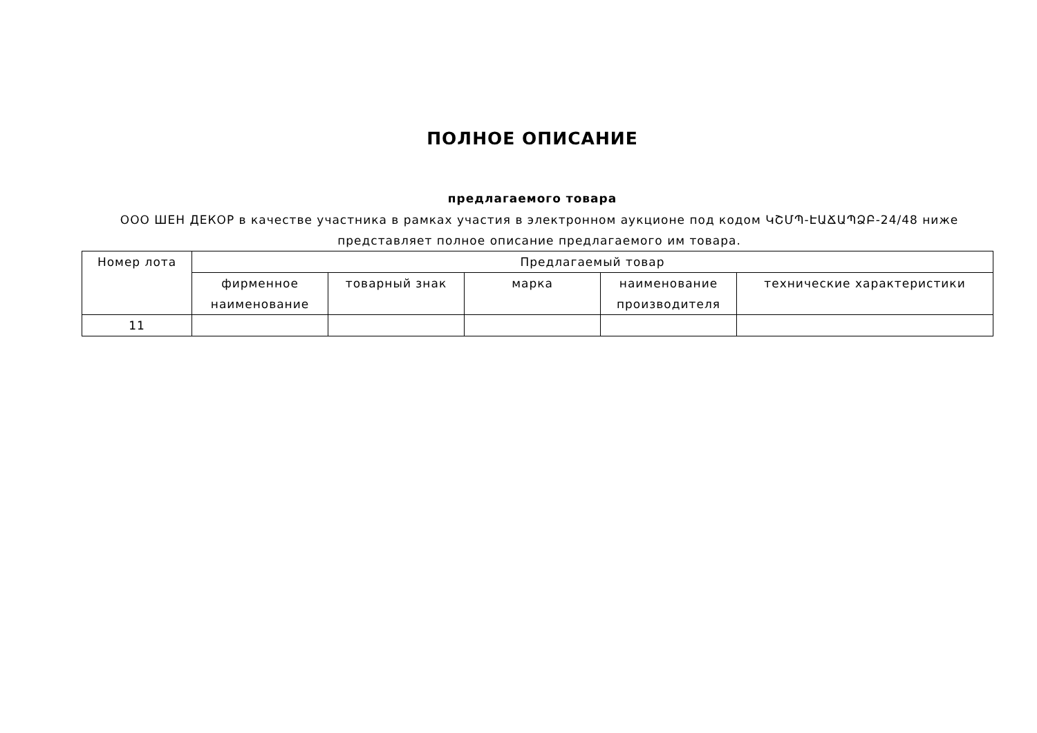ПОЛНОЕ ОПИСАНИЕ
предлагаемого товара
ООО ШЕН ДЕКОР в качестве участника в рамках участия в электронном аукционе под кодом ԿՇՄՊ-ԷԱՃԱՊՁԲ-24/48 ниже представляет полное описание предлагаемого им товара.
| Номер лота | Предлагаемый товар | | | | |
| --- | --- | --- | --- | --- | --- |
| | фирменное наименование | товарный знак | марка | наименование производителя | технические характеристики |
| 11 | | | | | |